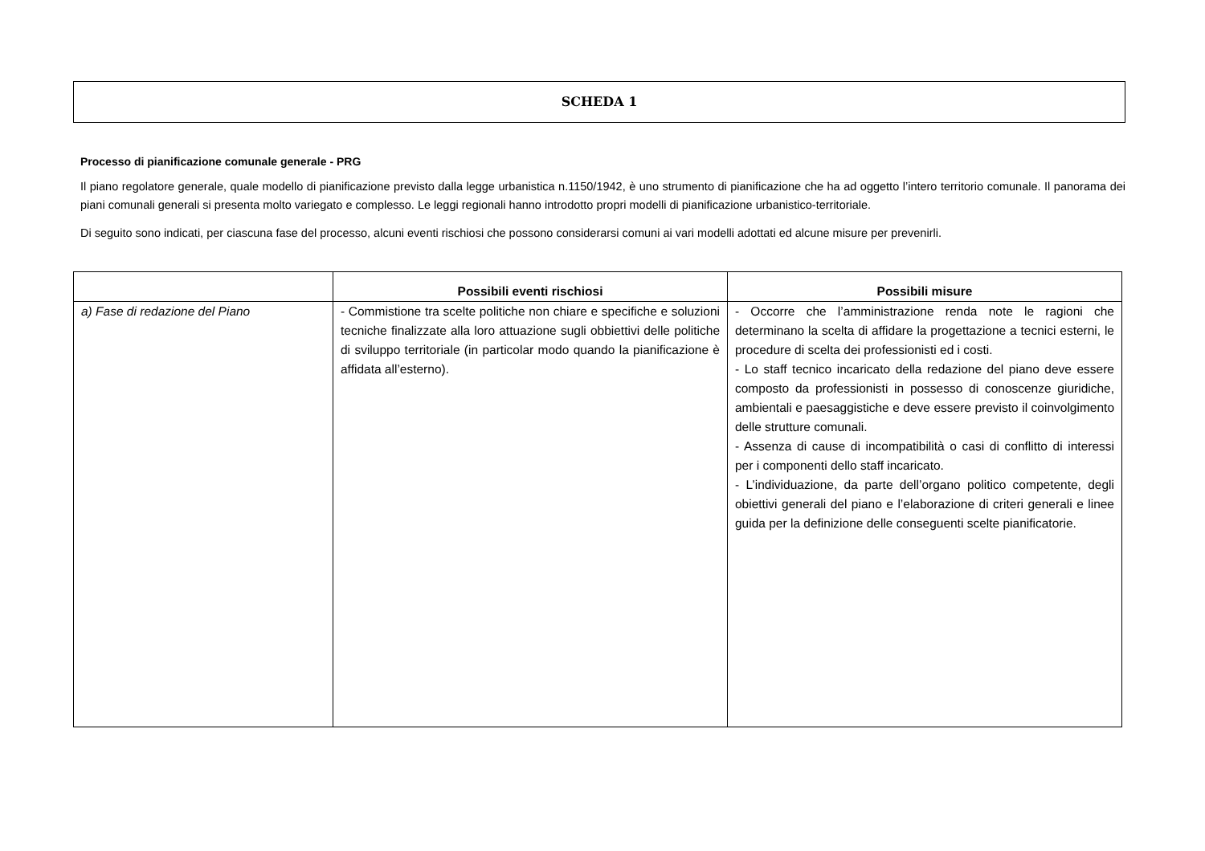SCHEDA 1
Processo di pianificazione comunale generale - PRG
Il piano regolatore generale, quale modello di pianificazione previsto dalla legge urbanistica n.1150/1942, è uno strumento di pianificazione che ha ad oggetto l’intero territorio comunale. Il panorama dei piani comunali generali si presenta molto variegato e complesso. Le leggi regionali hanno introdotto propri modelli di pianificazione urbanistico-territoriale.
Di seguito sono indicati, per ciascuna fase del processo, alcuni eventi rischiosi che possono considerarsi comuni ai vari modelli adottati ed alcune misure per prevenirli.
| | Possibili eventi rischiosi | Possibili misure |
| --- | --- | --- |
| a) Fase di redazione del Piano | - Commistione tra scelte politiche non chiare e specifiche e soluzioni tecniche finalizzate alla loro attuazione sugli obbiettivi delle politiche di sviluppo territoriale (in particolar modo quando la pianificazione è affidata all’esterno). | - Occorre che l’amministrazione renda note le ragioni che determinano la scelta di affidare la progettazione a tecnici esterni, le procedure di scelta dei professionisti ed i costi. - Lo staff tecnico incaricato della redazione del piano deve essere composto da professionisti in possesso di conoscenze giuridiche, ambientali e paesaggistiche e deve essere previsto il coinvolgimento delle strutture comunali. - Assenza di cause di incompatibilità o casi di conflitto di interessi per i componenti dello staff incaricato. - L’individuazione, da parte dell’organo politico competente, degli obiettivi generali del piano e l’elaborazione di criteri generali e linee guida per la definizione delle conseguenti scelte pianificatorie. |